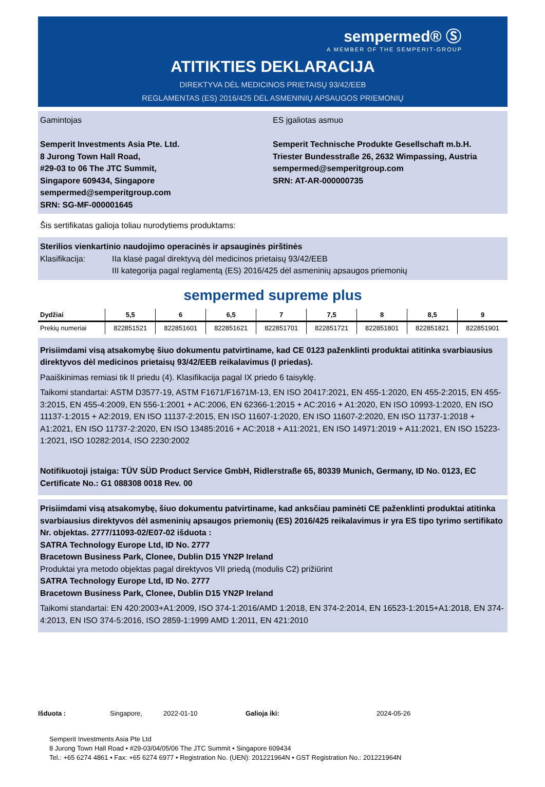sempermed® Ⓢ
A MEMBER OF THE SEMPERIT-GROUP
ATITIKTIES DEKLARACIJA
DIREKTYVA DĖL MEDICINOS PRIETAISŲ 93/42/EEB
REGLAMENTAS (ES) 2016/425 DĖL ASMENINIŲ APSAUGOS PRIEMONIŲ
Gamintojas
Semperit Investments Asia Pte. Ltd.
8 Jurong Town Hall Road,
#29-03 to 06 The JTC Summit,
Singapore 609434, Singapore
sempermed@semperitgroup.com
SRN: SG-MF-000001645
ES įgaliotas asmuo
Semperit Technische Produkte Gesellschaft m.b.H.
Triester Bundesstraße 26, 2632 Wimpassing, Austria
sempermed@semperitgroup.com
SRN: AT-AR-000000735
Šis sertifikatas galioja toliau nurodytiems produktams:
Sterilios vienkartinio naudojimo operacinės ir apsauginės pirštinės
Klasifikacija: IIa klasė pagal direktyvą dėl medicinos prietaisų 93/42/EEB
III kategorija pagal reglamentą (ES) 2016/425 dėl asmeninių apsaugos priemonių
sempermed supreme plus
| Dydžiai | 5,5 | 6 | 6,5 | 7 | 7,5 | 8 | 8,5 | 9 |
| --- | --- | --- | --- | --- | --- | --- | --- | --- |
| Prekių numeriai | 822851521 | 822851601 | 822851621 | 822851701 | 822851721 | 822851801 | 822851821 | 822851901 |
Prisiimdami visą atsakomybę šiuo dokumentu patvirtiname, kad CE 0123 paženklinti produktai atitinka svarbiausius direktyvos dėl medicinos prietaisų 93/42/EEB reikalavimus (I priedas).
Paaiškinimas remiasi tik II priedu (4). Klasifikacija pagal IX priedo 6 taisyklę.
Taikomi standartai: ASTM D3577-19, ASTM F1671/F1671M-13, EN ISO 20417:2021, EN 455-1:2020, EN 455-2:2015, EN 455-3:2015, EN 455-4:2009, EN 556-1:2001 + AC:2006, EN 62366-1:2015 + AC:2016 + A1:2020, EN ISO 10993-1:2020, EN ISO 11137-1:2015 + A2:2019, EN ISO 11137-2:2015, EN ISO 11607-1:2020, EN ISO 11607-2:2020, EN ISO 11737-1:2018 + A1:2021, EN ISO 11737-2:2020, EN ISO 13485:2016 + AC:2018 + A11:2021, EN ISO 14971:2019 + A11:2021, EN ISO 15223-1:2021, ISO 10282:2014, ISO 2230:2002
Notifikuotoji įstaiga: TÜV SÜD Product Service GmbH, Ridlerstraße 65, 80339 Munich, Germany, ID No. 0123, EC Certificate No.: G1 088308 0018 Rev. 00
Prisiimdami visą atsakomybę, šiuo dokumentu patvirtiname, kad anksčiau paminėti CE paženklinti produktai atitinka svarbiausius direktyvos dėl asmeninių apsaugos priemonių (ES) 2016/425 reikalavimus ir yra ES tipo tyrimo sertifikato Nr. objektas. 2777/11093-02/E07-02 išduota :
SATRA Technology Europe Ltd, ID No. 2777
Bracetown Business Park, Clonee, Dublin D15 YN2P Ireland
Produktai yra metodo objektas pagal direktyvos VII priedą (modulis C2) prižiūrint
SATRA Technology Europe Ltd, ID No. 2777
Bracetown Business Park, Clonee, Dublin D15 YN2P Ireland
Taikomi standartai: EN 420:2003+A1:2009, ISO 374-1:2016/AMD 1:2018, EN 374-2:2014, EN 16523-1:2015+A1:2018, EN 374-4:2013, EN ISO 374-5:2016, ISO 2859-1:1999 AMD 1:2011, EN 421:2010
Išduota : Singapore, 2022-01-10 Galioja iki: 2024-05-26
Semperit Investments Asia Pte Ltd
8 Jurong Town Hall Road • #29-03/04/05/06 The JTC Summit • Singapore 609434
Tel.: +65 6274 4861 • Fax: +65 6274 6977 • Registration No. (UEN): 201221964N • GST Registration No.: 201221964N